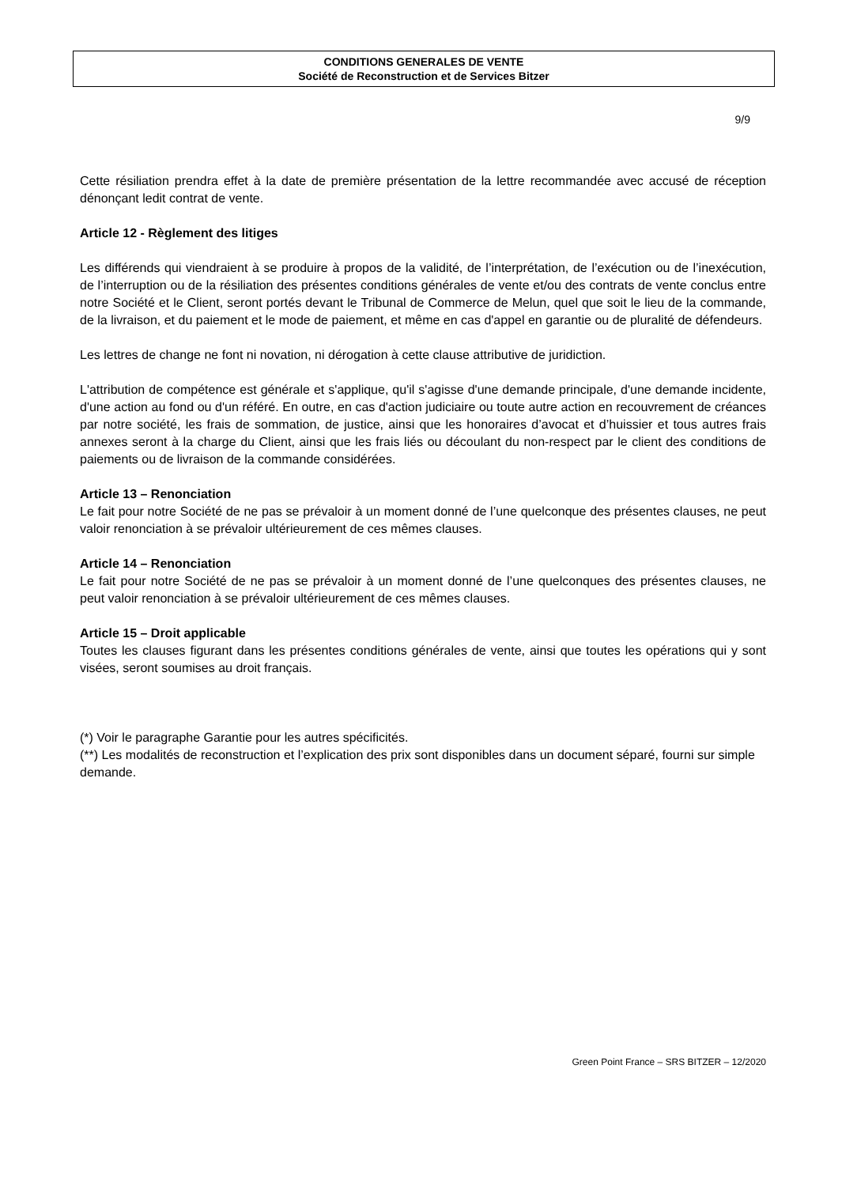CONDITIONS GENERALES DE VENTE
Société de Reconstruction et de Services Bitzer
9/9
Cette résiliation prendra effet à la date de première présentation de la lettre recommandée avec accusé de réception dénonçant ledit contrat de vente.
Article 12 - Règlement des litiges
Les différends qui viendraient à se produire à propos de la validité, de l’interprétation, de l’exécution ou de l’inexécution, de l’interruption ou de la résiliation des présentes conditions générales de vente et/ou des contrats de vente conclus entre notre Société et le Client, seront portés devant le Tribunal de Commerce de Melun, quel que soit le lieu de la commande, de la livraison, et du paiement et le mode de paiement, et même en cas d'appel en garantie ou de pluralité de défendeurs.
Les lettres de change ne font ni novation, ni dérogation à cette clause attributive de juridiction.
L'attribution de compétence est générale et s'applique, qu'il s'agisse d'une demande principale, d'une demande incidente, d'une action au fond ou d'un référé. En outre, en cas d'action judiciaire ou toute autre action en recouvrement de créances par notre société, les frais de sommation, de justice, ainsi que les honoraires d’avocat et d’huissier et tous autres frais annexes seront à la charge du Client, ainsi que les frais liés ou découlant du non-respect par le client des conditions de paiements ou de livraison de la commande considérées.
Article 13 – Renonciation
Le fait pour notre Société de ne pas se prévaloir à un moment donné de l’une quelconque des présentes clauses, ne peut valoir renonciation à se prévaloir ultérieurement de ces mêmes clauses.
Article 14 – Renonciation
Le fait pour notre Société de ne pas se prévaloir à un moment donné de l’une quelconques des présentes clauses, ne peut valoir renonciation à se prévaloir ultérieurement de ces mêmes clauses.
Article 15 – Droit applicable
Toutes les clauses figurant dans les présentes conditions générales de vente, ainsi que toutes les opérations qui y sont visées, seront soumises au droit français.
(*) Voir le paragraphe Garantie pour les autres spécificités.
(**) Les modalités de reconstruction et l’explication des prix sont disponibles dans un document séparé, fourni sur simple demande.
Green Point France – SRS BITZER – 12/2020